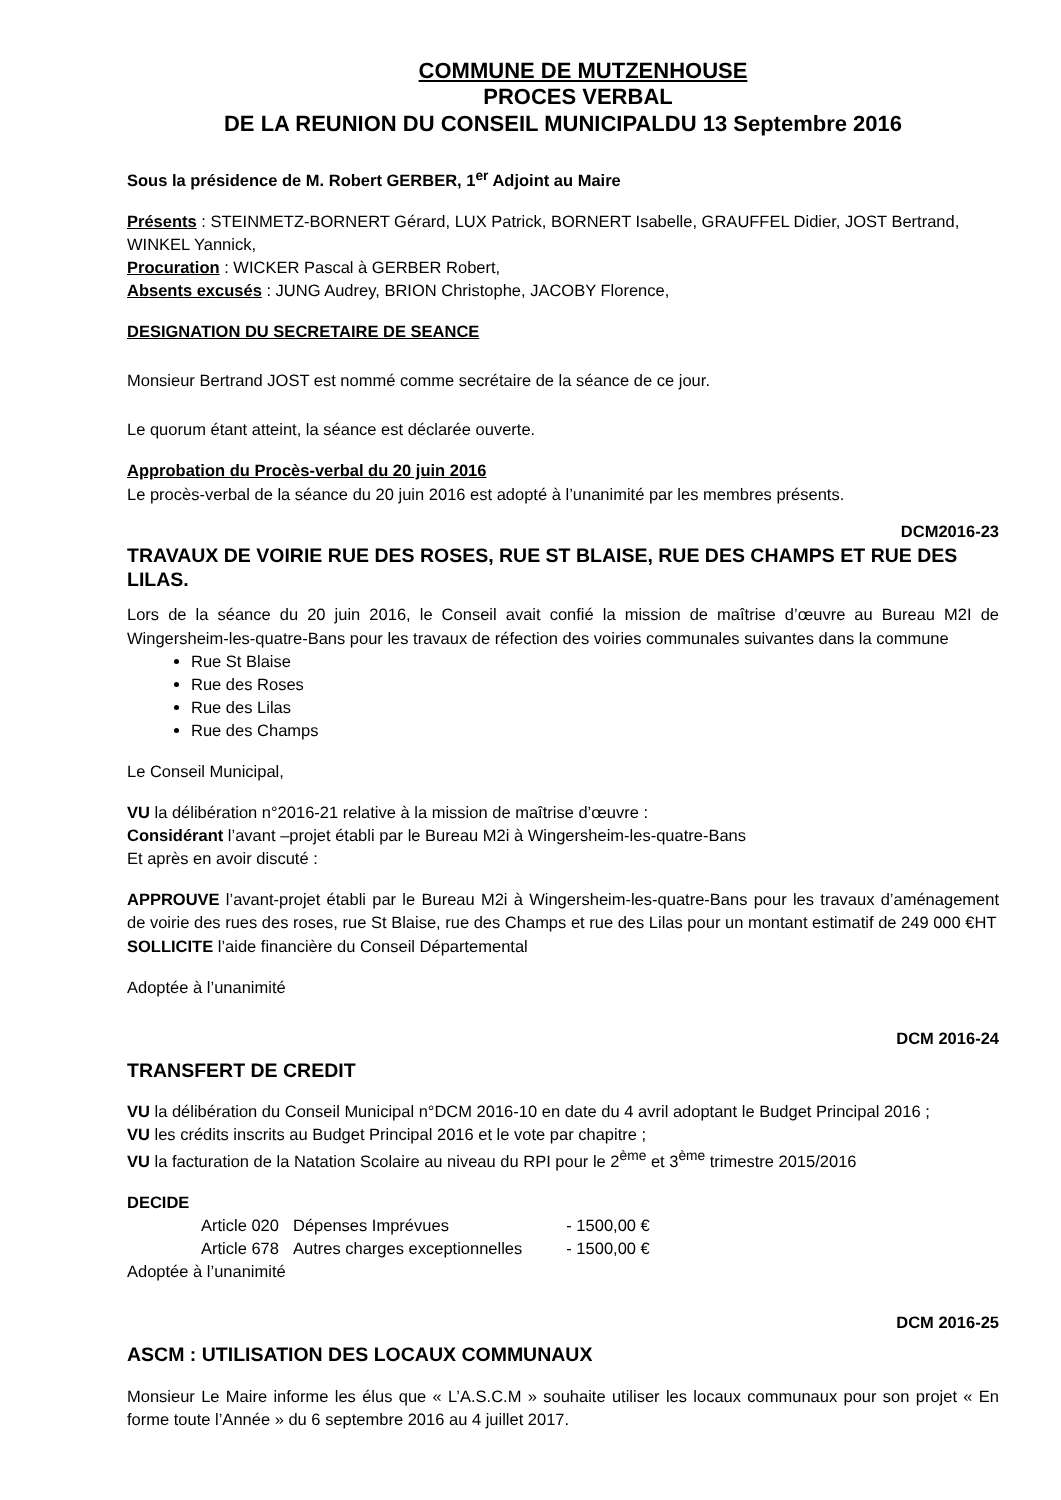COMMUNE DE MUTZENHOUSE
PROCES VERBAL
DE LA REUNION DU CONSEIL MUNICIPALDU 13 Septembre 2016
Sous la présidence de M. Robert GERBER, 1<sup>er</sup> Adjoint au Maire
Présents : STEINMETZ-BORNERT Gérard, LUX Patrick, BORNERT Isabelle, GRAUFFEL Didier, JOST Bertrand, WINKEL Yannick,
Procuration : WICKER Pascal à GERBER Robert,
Absents excusés : JUNG Audrey, BRION Christophe, JACOBY Florence,
DESIGNATION DU SECRETAIRE DE SEANCE
Monsieur Bertrand JOST est nommé comme secrétaire de la séance de ce jour.
Le quorum étant atteint, la séance est déclarée ouverte.
Approbation du Procès-verbal du 20 juin 2016
Le procès-verbal de la séance du 20 juin 2016 est adopté à l’unanimité par les membres présents.
DCM2016-23
TRAVAUX DE VOIRIE RUE DES ROSES, RUE ST BLAISE, RUE DES CHAMPS ET RUE DES LILAS.
Lors de la séance du 20 juin 2016, le Conseil avait confié la mission de maîtrise d’œuvre au Bureau M2I de Wingersheim-les-quatre-Bans pour les travaux de réfection des voiries communales suivantes dans la commune
Rue St Blaise
Rue des Roses
Rue des Lilas
Rue des Champs
Le Conseil Municipal,
VU la délibération n°2016-21 relative à la mission de maîtrise d’œuvre :
Considérant l’avant –projet établi par le Bureau M2i à Wingersheim-les-quatre-Bans
Et après en avoir discuté :
APPROUVE l’avant-projet établi par le Bureau M2i à Wingersheim-les-quatre-Bans pour les travaux d’aménagement de voirie des rues des roses, rue St Blaise, rue des Champs et rue des Lilas pour un montant estimatif de 249 000 €HT
SOLLICITE l’aide financière du Conseil Départemental
Adoptée à l’unanimité
DCM 2016-24
TRANSFERT DE CREDIT
VU la délibération du Conseil Municipal n°DCM 2016-10 en date du 4 avril adoptant le Budget Principal 2016 ;
VU les crédits inscrits au Budget Principal 2016 et le vote par chapitre ;
VU la facturation de la Natation Scolaire au niveau du RPI pour le 2<sup>ème</sup> et 3<sup>ème</sup> trimestre 2015/2016
DECIDE
| Article 020 | Dépenses Imprévues | - 1500,00 € |
| Article 678 | Autres charges exceptionnelles | - 1500,00 € |
Adoptée à l’unanimité
DCM 2016-25
ASCM : UTILISATION DES LOCAUX COMMUNAUX
Monsieur Le Maire informe les élus que « L’A.S.C.M » souhaite utiliser les locaux communaux pour son projet « En forme toute l’Année » du 6 septembre 2016 au 4 juillet 2017.